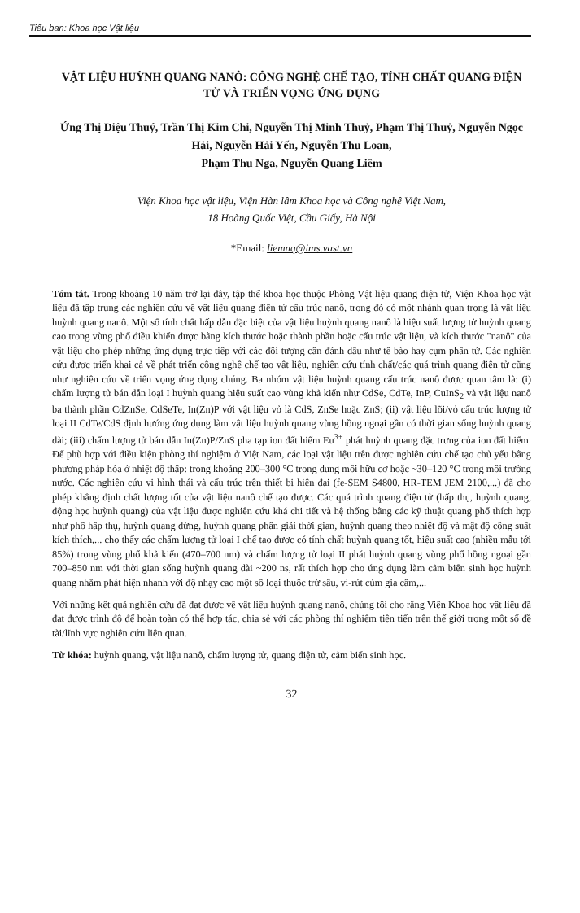Tiểu ban: Khoa học Vật liệu
VẬT LIỆU HUỲNH QUANG NANÔ: CÔNG NGHỆ CHẾ TẠO, TÍNH CHẤT QUANG ĐIỆN TỬ VÀ TRIỂN VỌNG ỨNG DỤNG
Ứng Thị Diệu Thuý, Trần Thị Kim Chi, Nguyễn Thị Minh Thuỷ, Phạm Thị Thuỷ, Nguyễn Ngọc Hải, Nguyễn Hải Yến, Nguyễn Thu Loan,
Phạm Thu Nga, Nguyễn Quang Liêm
Viện Khoa học vật liệu, Viện Hàn lâm Khoa học và Công nghệ Việt Nam,
18 Hoàng Quốc Việt, Cầu Giấy, Hà Nội
*Email: liemnq@ims.vast.vn
Tóm tắt. Trong khoảng 10 năm trở lại đây, tập thể khoa học thuộc Phòng Vật liệu quang điện tử, Viện Khoa học vật liệu đã tập trung các nghiên cứu về vật liệu quang điện tử cấu trúc nanô, trong đó có một nhánh quan trọng là vật liệu huỳnh quang nanô. Một số tính chất hấp dẫn đặc biệt của vật liệu huỳnh quang nanô là hiệu suất lượng tử huỳnh quang cao trong vùng phổ điều khiển được bằng kích thước hoặc thành phần hoặc cấu trúc vật liệu, và kích thước "nanô" của vật liệu cho phép những ứng dụng trực tiếp với các đối tượng cần đánh dấu như tế bào hay cụm phân tử. Các nghiên cứu được triển khai cả về phát triển công nghệ chế tạo vật liệu, nghiên cứu tính chất/các quá trình quang điện tử cũng như nghiên cứu về triển vọng ứng dụng chúng. Ba nhóm vật liệu huỳnh quang cấu trúc nanô được quan tâm là: (i) chấm lượng tử bán dẫn loại I huỳnh quang hiệu suất cao vùng khả kiến như CdSe, CdTe, InP, CuInS<sub>2</sub> và vật liệu nanô ba thành phần CdZnSe, CdSeTe, In(Zn)P với vật liệu vỏ là CdS, ZnSe hoặc ZnS; (ii) vật liệu lõi/vỏ cấu trúc lượng tử loại II CdTe/CdS định hướng ứng dụng làm vật liệu huỳnh quang vùng hồng ngoại gần có thời gian sống huỳnh quang dài; (iii) chấm lượng tử bán dẫn In(Zn)P/ZnS pha tạp ion đất hiếm Eu<sup>3+</sup> phát huỳnh quang đặc trưng của ion đất hiếm. Để phù hợp với điều kiện phòng thí nghiệm ở Việt Nam, các loại vật liệu trên được nghiên cứu chế tạo chủ yếu bằng phương pháp hóa ở nhiệt độ thấp: trong khoảng 200–300 °C trong dung môi hữu cơ hoặc ~30–120 °C trong môi trường nước. Các nghiên cứu vi hình thái và cấu trúc trên thiết bị hiện đại (fe-SEM S4800, HR-TEM JEM 2100,...) đã cho phép khẳng định chất lượng tốt của vật liệu nanô chế tạo được. Các quá trình quang điện tử (hấp thụ, huỳnh quang, động học huỳnh quang) của vật liệu được nghiên cứu khá chi tiết và hệ thống bằng các kỹ thuật quang phổ thích hợp như phổ hấp thụ, huỳnh quang dừng, huỳnh quang phân giải thời gian, huỳnh quang theo nhiệt độ và mật độ công suất kích thích,... cho thấy các chấm lượng tử loại I chế tạo được có tính chất huỳnh quang tốt, hiệu suất cao (nhiều mẫu tới 85%) trong vùng phổ khả kiến (470–700 nm) và chấm lượng tử loại II phát huỳnh quang vùng phổ hồng ngoại gần 700–850 nm với thời gian sống huỳnh quang dài ~200 ns, rất thích hợp cho ứng dụng làm cảm biến sinh học huỳnh quang nhằm phát hiện nhanh với độ nhạy cao một số loại thuốc trừ sâu, vi-rút cúm gia cầm,...
Với những kết quả nghiên cứu đã đạt được về vật liệu huỳnh quang nanô, chúng tôi cho rằng Viện Khoa học vật liệu đã đạt được trình độ để hoàn toàn có thể hợp tác, chia sẻ với các phòng thí nghiệm tiên tiến trên thế giới trong một số đề tài/lĩnh vực nghiên cứu liên quan.
Từ khóa: huỳnh quang, vật liệu nanô, chấm lượng tử, quang điện tử, cảm biến sinh học.
32